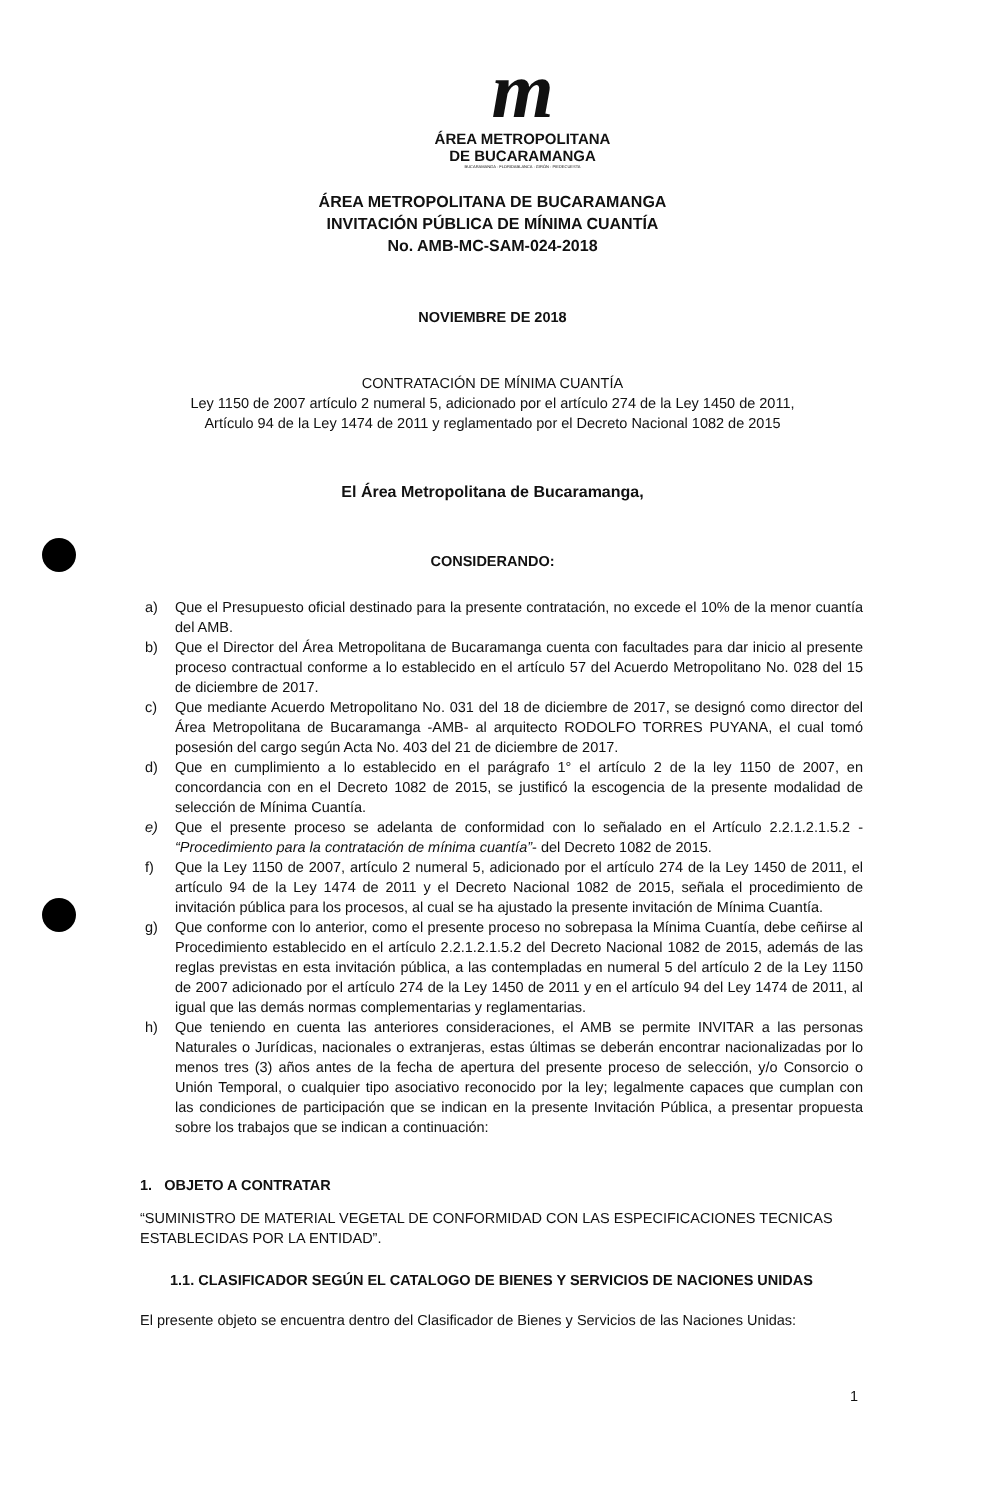m
ÁREA METROPOLITANA
DE BUCARAMANGA
BUCARAMANGA · FLORIDABLANCA · GIRÓN · PIEDECUESTA
ÁREA METROPOLITANA DE BUCARAMANGA
INVITACIÓN PÚBLICA DE MÍNIMA CUANTÍA
No. AMB-MC-SAM-024-2018
NOVIEMBRE DE 2018
CONTRATACIÓN DE MÍNIMA CUANTÍA
Ley 1150 de 2007 artículo 2 numeral 5, adicionado por el artículo 274 de la Ley 1450 de 2011,
Artículo 94 de la Ley 1474 de 2011 y reglamentado por el Decreto Nacional 1082 de 2015
El Área Metropolitana de Bucaramanga,
CONSIDERANDO:
a) Que el Presupuesto oficial destinado para la presente contratación, no excede el 10% de la menor cuantía del AMB.
b) Que el Director del Área Metropolitana de Bucaramanga cuenta con facultades para dar inicio al presente proceso contractual conforme a lo establecido en el artículo 57 del Acuerdo Metropolitano No. 028 del 15 de diciembre de 2017.
c) Que mediante Acuerdo Metropolitano No. 031 del 18 de diciembre de 2017, se designó como director del Área Metropolitana de Bucaramanga -AMB- al arquitecto RODOLFO TORRES PUYANA, el cual tomó posesión del cargo según Acta No. 403 del 21 de diciembre de 2017.
d) Que en cumplimiento a lo establecido en el parágrafo 1° el artículo 2 de la ley 1150 de 2007, en concordancia con en el Decreto 1082 de 2015, se justificó la escogencia de la presente modalidad de selección de Mínima Cuantía.
e) Que el presente proceso se adelanta de conformidad con lo señalado en el Artículo 2.2.1.2.1.5.2 - “Procedimiento para la contratación de mínima cuantía”- del Decreto 1082 de 2015.
f) Que la Ley 1150 de 2007, artículo 2 numeral 5, adicionado por el artículo 274 de la Ley 1450 de 2011, el artículo 94 de la Ley 1474 de 2011 y el Decreto Nacional 1082 de 2015, señala el procedimiento de invitación pública para los procesos, al cual se ha ajustado la presente invitación de Mínima Cuantía.
g) Que conforme con lo anterior, como el presente proceso no sobrepasa la Mínima Cuantía, debe ceñirse al Procedimiento establecido en el artículo 2.2.1.2.1.5.2 del Decreto Nacional 1082 de 2015, además de las reglas previstas en esta invitación pública, a las contempladas en numeral 5 del artículo 2 de la Ley 1150 de 2007 adicionado por el artículo 274 de la Ley 1450 de 2011 y en el artículo 94 del Ley 1474 de 2011, al igual que las demás normas complementarias y reglamentarias.
h) Que teniendo en cuenta las anteriores consideraciones, el AMB se permite INVITAR a las personas Naturales o Jurídicas, nacionales o extranjeras, estas últimas se deberán encontrar nacionalizadas por lo menos tres (3) años antes de la fecha de apertura del presente proceso de selección, y/o Consorcio o Unión Temporal, o cualquier tipo asociativo reconocido por la ley; legalmente capaces que cumplan con las condiciones de participación que se indican en la presente Invitación Pública, a presentar propuesta sobre los trabajos que se indican a continuación:
1. OBJETO A CONTRATAR
“SUMINISTRO DE MATERIAL VEGETAL DE CONFORMIDAD CON LAS ESPECIFICACIONES TECNICAS ESTABLECIDAS POR LA ENTIDAD”.
1.1. CLASIFICADOR SEGÚN EL CATALOGO DE BIENES Y SERVICIOS DE NACIONES UNIDAS
El presente objeto se encuentra dentro del Clasificador de Bienes y Servicios de las Naciones Unidas:
1